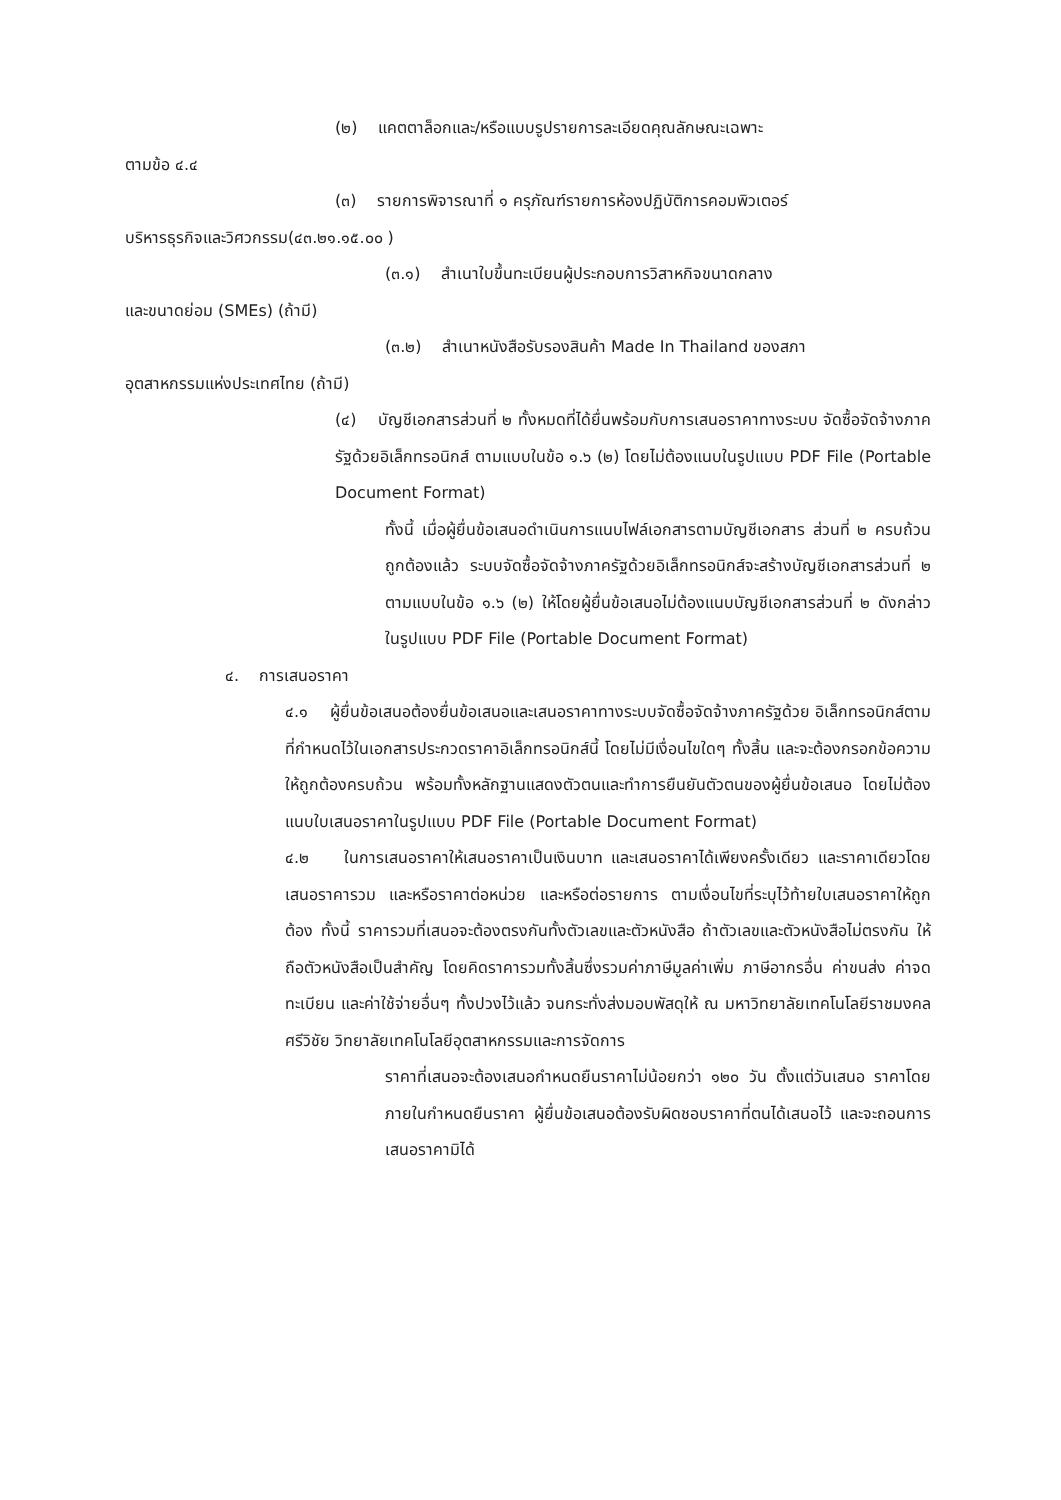(๒) แคตตาล็อกและ/หรือแบบรูปรายการละเอียดคุณลักษณะเฉพาะ
ตามข้อ ๔.๔
(๓) รายการพิจารณาที่ ๑ ครุภัณฑ์รายการห้องปฏิบัติการคอมพิวเตอร์
บริหารธุรกิจและวิศวกรรม(๔๓.๒๑.๑๕.๐๐ )
(๓.๑) สำเนาใบขึ้นทะเบียนผู้ประกอบการวิสาหกิจขนาดกลาง
และขนาดย่อม (SMEs) (ถ้ามี)
(๓.๒) สำเนาหนังสือรับรองสินค้า Made In Thailand ของสภา
อุตสาหกรรมแห่งประเทศไทย (ถ้ามี)
(๔) บัญชีเอกสารส่วนที่ ๒ ทั้งหมดที่ได้ยื่นพร้อมกับการเสนอราคาทางระบบ จัดซื้อจัดจ้างภาครัฐด้วยอิเล็กทรอนิกส์ ตามแบบในข้อ ๑.๖ (๒) โดยไม่ต้องแนบในรูปแบบ PDF File (Portable Document Format)
ทั้งนี้ เมื่อผู้ยื่นข้อเสนอดำเนินการแนบไฟล์เอกสารตามบัญชีเอกสาร ส่วนที่ ๒ ครบถ้วน ถูกต้องแล้ว ระบบจัดซื้อจัดจ้างภาครัฐด้วยอิเล็กทรอนิกส์จะสร้างบัญชีเอกสารส่วนที่ ๒ ตามแบบในข้อ ๑.๖ (๒) ให้โดยผู้ยื่นข้อเสนอไม่ต้องแนบบัญชีเอกสารส่วนที่ ๒ ดังกล่าวในรูปแบบ PDF File (Portable Document Format)
๔. การเสนอราคา
๔.๑ ผู้ยื่นข้อเสนอต้องยื่นข้อเสนอและเสนอราคาทางระบบจัดซื้อจัดจ้างภาครัฐด้วย อิเล็กทรอนิกส์ตามที่กำหนดไว้ในเอกสารประกวดราคาอิเล็กทรอนิกส์นี้ โดยไม่มีเงื่อนไขใดๆ ทั้งสิ้น และจะต้องกรอกข้อความให้ถูกต้องครบถ้วน พร้อมทั้งหลักฐานแสดงตัวตนและทำการยืนยันตัวตนของผู้ยื่นข้อเสนอ โดยไม่ต้องแนบใบเสนอราคาในรูปแบบ PDF File (Portable Document Format)
๔.๒ ในการเสนอราคาให้เสนอราคาเป็นเงินบาท และเสนอราคาได้เพียงครั้งเดียว และราคาเดียวโดยเสนอราคารวม และหรือราคาต่อหน่วย และหรือต่อรายการ ตามเงื่อนไขที่ระบุไว้ท้ายใบเสนอราคาให้ถูกต้อง ทั้งนี้ ราคารวมที่เสนอจะต้องตรงกันทั้งตัวเลขและตัวหนังสือ ถ้าตัวเลขและตัวหนังสือไม่ตรงกัน ให้ถือตัวหนังสือเป็นสำคัญ โดยคิดราคารวมทั้งสิ้นซึ่งรวมค่าภาษีมูลค่าเพิ่ม ภาษีอากรอื่น ค่าขนส่ง ค่าจดทะเบียน และค่าใช้จ่ายอื่นๆ ทั้งปวงไว้แล้ว จนกระทั่งส่งมอบพัสดุให้ ณ มหาวิทยาลัยเทคโนโลยีราชมงคลศรีวิชัย วิทยาลัยเทคโนโลยีอุตสาหกรรมและการจัดการ
ราคาที่เสนอจะต้องเสนอกำหนดยืนราคาไม่น้อยกว่า ๑๒๐ วัน ตั้งแต่วันเสนอ ราคาโดยภายในกำหนดยืนราคา ผู้ยื่นข้อเสนอต้องรับผิดชอบราคาที่ตนได้เสนอไว้ และจะถอนการเสนอราคามิได้